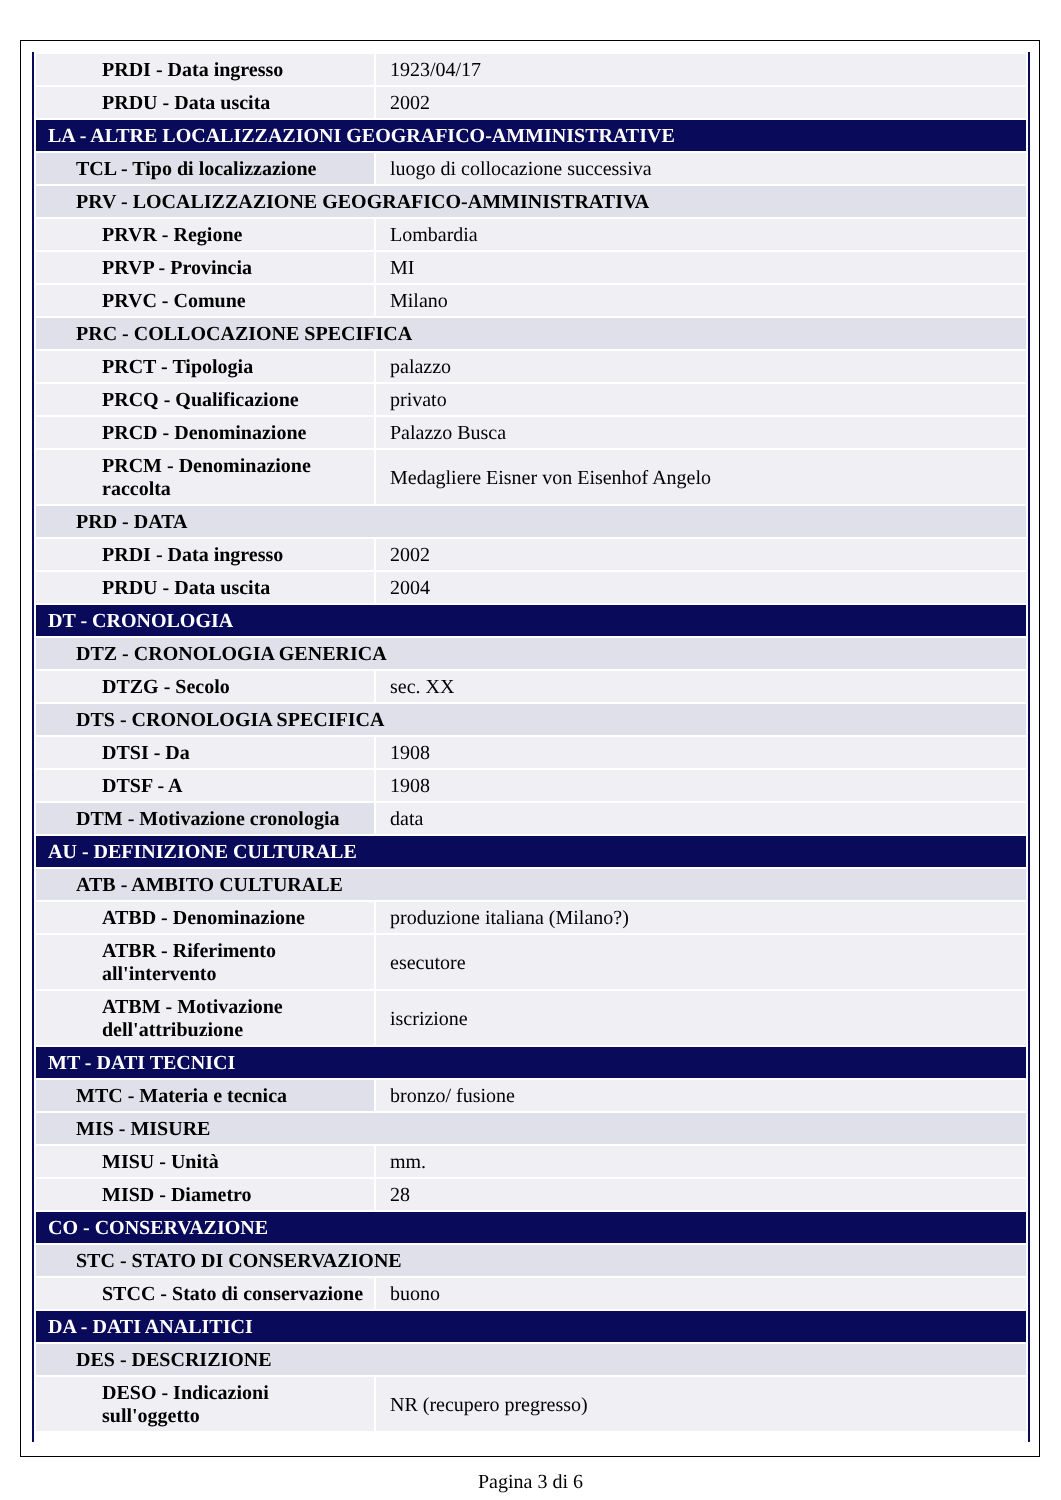| PRDI - Data ingresso | 1923/04/17 |
| PRDU - Data uscita | 2002 |
| LA - ALTRE LOCALIZZAZIONI GEOGRAFICO-AMMINISTRATIVE | |
| TCL - Tipo di localizzazione | luogo di collocazione successiva |
| PRV - LOCALIZZAZIONE GEOGRAFICO-AMMINISTRATIVA | |
| PRVR - Regione | Lombardia |
| PRVP - Provincia | MI |
| PRVC - Comune | Milano |
| PRC - COLLOCAZIONE SPECIFICA | |
| PRCT - Tipologia | palazzo |
| PRCQ - Qualificazione | privato |
| PRCD - Denominazione | Palazzo Busca |
| PRCM - Denominazione raccolta | Medagliere Eisner von Eisenhof Angelo |
| PRD - DATA | |
| PRDI - Data ingresso | 2002 |
| PRDU - Data uscita | 2004 |
| DT - CRONOLOGIA | |
| DTZ - CRONOLOGIA GENERICA | |
| DTZG - Secolo | sec. XX |
| DTS - CRONOLOGIA SPECIFICA | |
| DTSI - Da | 1908 |
| DTSF - A | 1908 |
| DTM - Motivazione cronologia | data |
| AU - DEFINIZIONE CULTURALE | |
| ATB - AMBITO CULTURALE | |
| ATBD - Denominazione | produzione italiana (Milano?) |
| ATBR - Riferimento all'intervento | esecutore |
| ATBM - Motivazione dell'attribuzione | iscrizione |
| MT - DATI TECNICI | |
| MTC - Materia e tecnica | bronzo/ fusione |
| MIS - MISURE | |
| MISU - Unità | mm. |
| MISD - Diametro | 28 |
| CO - CONSERVAZIONE | |
| STC - STATO DI CONSERVAZIONE | |
| STCC - Stato di conservazione | buono |
| DA - DATI ANALITICI | |
| DES - DESCRIZIONE | |
| DESO - Indicazioni sull'oggetto | NR (recupero pregresso) |
Pagina 3 di 6